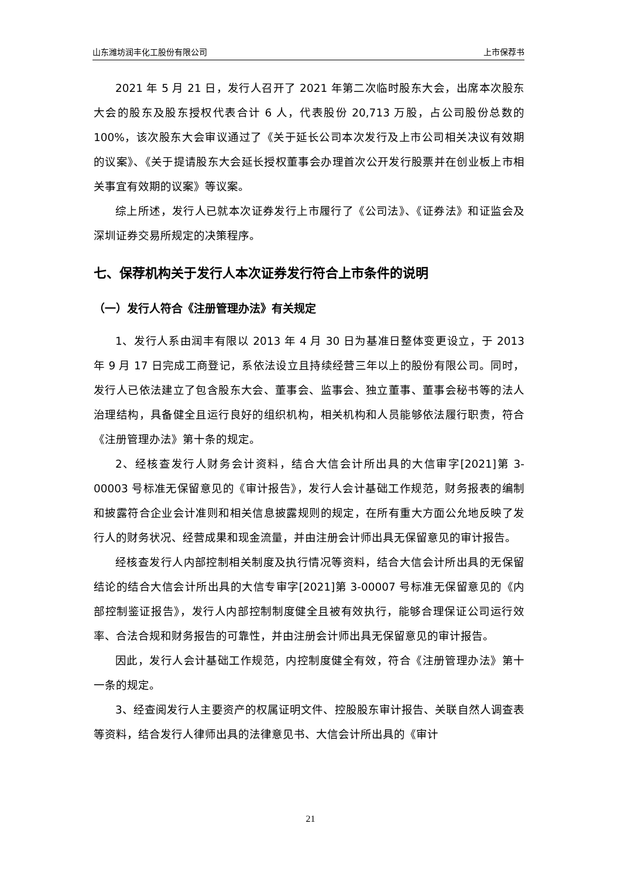山东潍坊润丰化工股份有限公司 上市保荐书
2021 年 5 月 21 日，发行人召开了 2021 年第二次临时股东大会，出席本次股东大会的股东及股东授权代表合计 6 人，代表股份 20,713 万股，占公司股份总数的 100%，该次股东大会审议通过了《关于延长公司本次发行及上市公司相关决议有效期的议案》、《关于提请股东大会延长授权董事会办理首次公开发行股票并在创业板上市相关事宜有效期的议案》等议案。
综上所述，发行人已就本次证券发行上市履行了《公司法》、《证券法》和证监会及深圳证券交易所规定的决策程序。
七、保荐机构关于发行人本次证券发行符合上市条件的说明
（一）发行人符合《注册管理办法》有关规定
1、发行人系由润丰有限以 2013 年 4 月 30 日为基准日整体变更设立，于 2013 年 9 月 17 日完成工商登记，系依法设立且持续经营三年以上的股份有限公司。同时，发行人已依法建立了包含股东大会、董事会、监事会、独立董事、董事会秘书等的法人治理结构，具备健全且运行良好的组织机构，相关机构和人员能够依法履行职责，符合《注册管理办法》第十条的规定。
2、经核查发行人财务会计资料，结合大信会计所出具的大信审字[2021]第 3-00003 号标准无保留意见的《审计报告》，发行人会计基础工作规范，财务报表的编制和披露符合企业会计准则和相关信息披露规则的规定，在所有重大方面公允地反映了发行人的财务状况、经营成果和现金流量，并由注册会计师出具无保留意见的审计报告。
经核查发行人内部控制相关制度及执行情况等资料，结合大信会计所出具的无保留结论的结合大信会计所出具的大信专审字[2021]第 3-00007 号标准无保留意见的《内部控制鉴证报告》，发行人内部控制制度健全且被有效执行，能够合理保证公司运行效率、合法合规和财务报告的可靠性，并由注册会计师出具无保留意见的审计报告。
因此，发行人会计基础工作规范，内控制度健全有效，符合《注册管理办法》第十一条的规定。
3、经查阅发行人主要资产的权属证明文件、控股股东审计报告、关联自然人调查表等资料，结合发行人律师出具的法律意见书、大信会计所出具的《审计
21